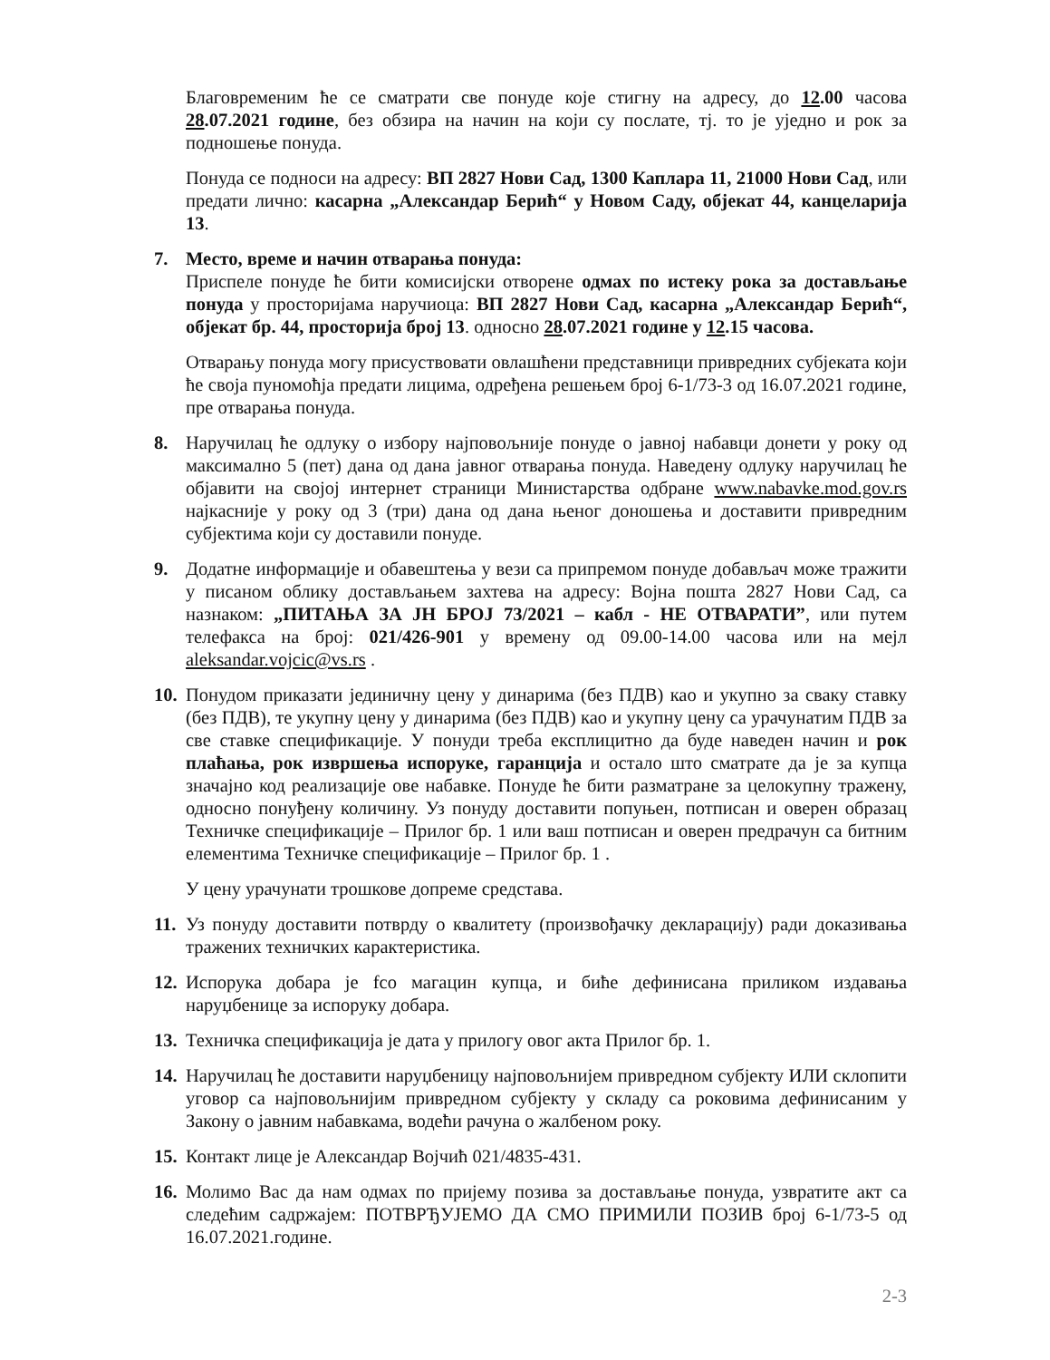Благовременим ће се сматрати све понуде које стигну на адресу, до 12.00 часова 28.07.2021 године, без обзира на начин на који су послате, тј. то је уједно и рок за подношење понуда.
Понуда се подноси на адресу: ВП 2827 Нови Сад, 1300 Каплара 11, 21000 Нови Сад, или предати лично: касарна „Александар Берић“ у Новом Саду, објекат 44, канцеларија 13.
7. Место, време и начин отварања понуда:
Приспеле понуде ће бити комисијски отворене одмах по истеку рока за достављање понуда у просторијама наручиоца: ВП 2827 Нови Сад, касарна „Александар Берић“, објекат бр. 44, просторија број 13. односно 28.07.2021 године у 12.15 часова.
Отварању понуда могу присуствовати овлашћени представници привредних субјеката који ће своја пуномоћја предати лицима, одређена решењем број 6-1/73-3 од 16.07.2021 године, пре отварања понуда.
8. Наручилац ће одлуку о избору најповољније понуде о јавној набавци донети у року од максимално 5 (пет) дана од дана јавног отварања понуда. Наведену одлуку наручилац ће објавити на својој интернет страници Министарства одбране www.nabavke.mod.gov.rs најкасније у року од 3 (три) дана од дана њеног доношења и доставити привредним субјектима који су доставили понуде.
9. Додатне информације и обавештења у вези са припремом понуде добављач може тражити у писаном облику достављањем захтева на адресу: Војна пошта 2827 Нови Сад, са назнаком: „ПИТАЊА ЗА ЈН БРОЈ 73/2021 – кабл - НЕ ОТВАРАТИ”, или путем телефакса на број: 021/426-901 у времену од 09.00-14.00 часова или на мејл aleksandar.vojcic@vs.rs .
10.
Понудом приказати јединичну цену у динарима (без ПДВ) као и укупно за сваку ставку (без ПДВ), те укупну цену у динарима (без ПДВ) као и укупну цену са урачунатим ПДВ за све ставке спецификације. У понуди треба експлицитно да буде наведен начин и рок плаћања, рок извршења испоруке, гаранција и остало што сматрате да је за купца значајно код реализације ове набавке. Понуде ће бити разматране за целокупну тражену, односно понуђену количину. Уз понуду доставити попуњен, потписан и оверен образац Техничке спецификације – Прилог бр. 1 или ваш потписан и оверен предрачун са битним елементима Техничке спецификације – Прилог бр. 1 .
У цену урачунати трошкове допреме средстава.
11.
Уз понуду доставити потврду о квалитету (произвођачку декларацију) ради доказивања тражених техничких карактеристика.
12.
Испорука добара је fco магацин купца, и биће дефинисана приликом издавања наруџбенице за испоруку добара.
13.
Техничка спецификација је дата у прилогу овог акта Прилог бр. 1.
14.
Наручилац ће доставити наруџбеницу најповољнијем привредном субјекту ИЛИ склопити уговор са најповољнијим привредном субјекту у складу са роковима дефинисаним у Закону о јавним набавкама, водећи рачуна о жалбеном року.
15.
Контакт лице је Александар Војчић 021/4835-431.
16.
Молимо Вас да нам одмах по пријему позива за достављање понуда, узвратите акт са следећим садржајем: ПОТВРЂУЈЕМО ДА СМО ПРИМИЛИ ПОЗИВ број 6-1/73-5 од 16.07.2021.године.
2-3